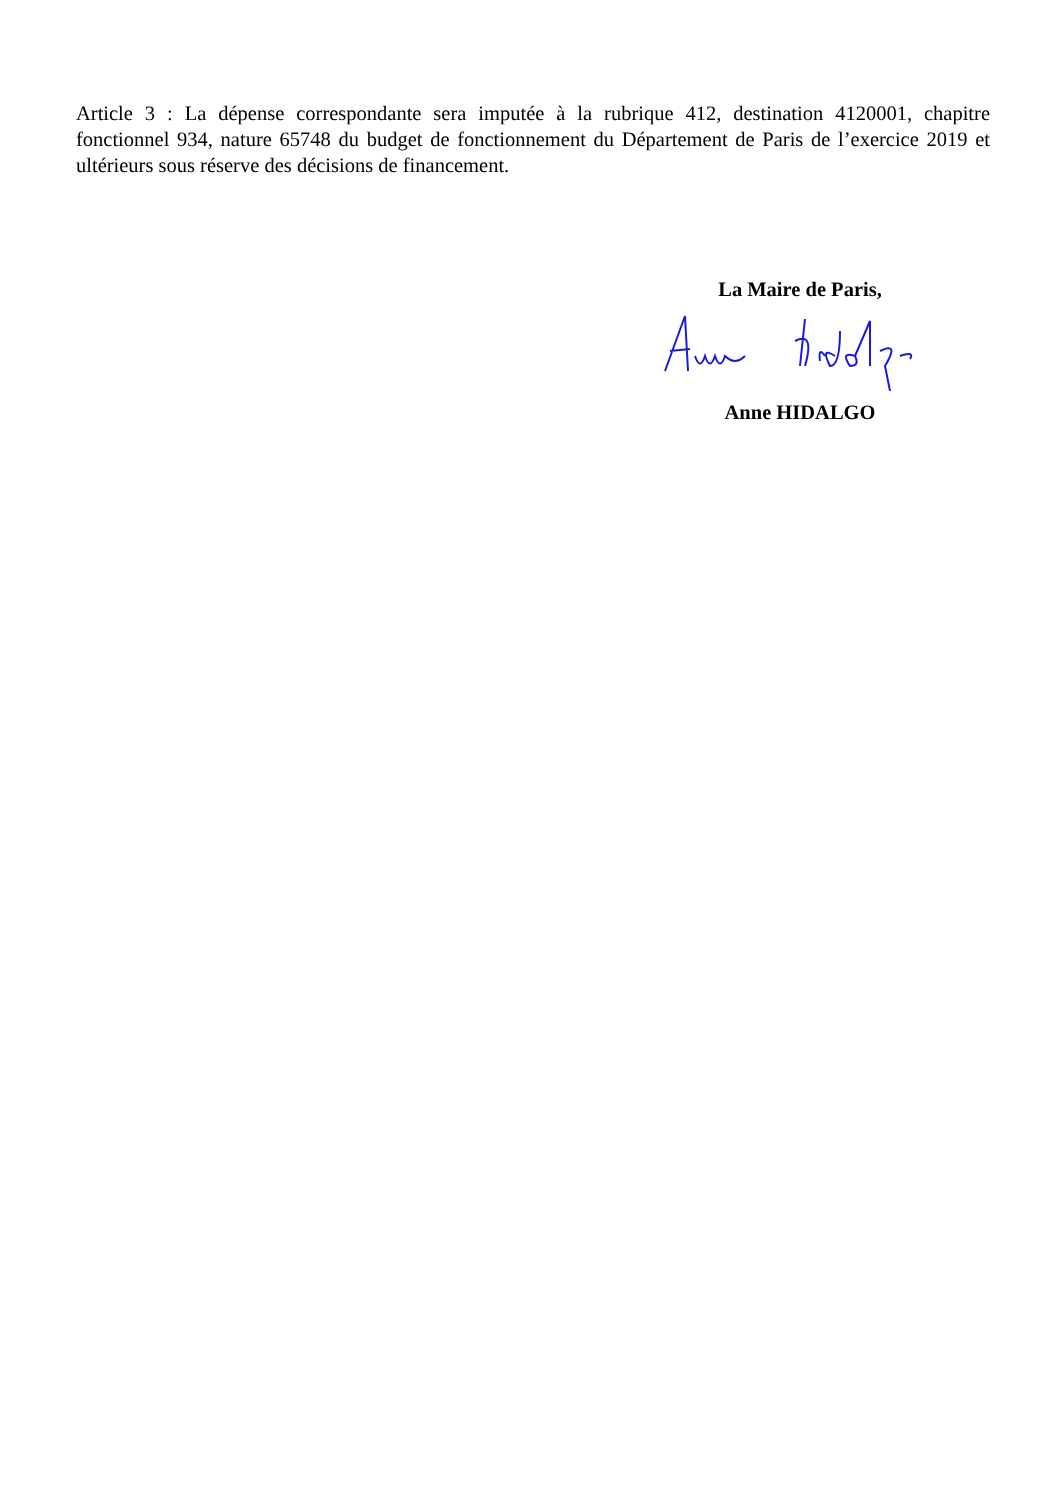Article 3 : La dépense correspondante sera imputée à la rubrique 412, destination 4120001, chapitre fonctionnel 934, nature 65748 du budget de fonctionnement du Département de Paris de l’exercice 2019 et ultérieurs sous réserve des décisions de financement.
La Maire de Paris,
Anne HIDALGO